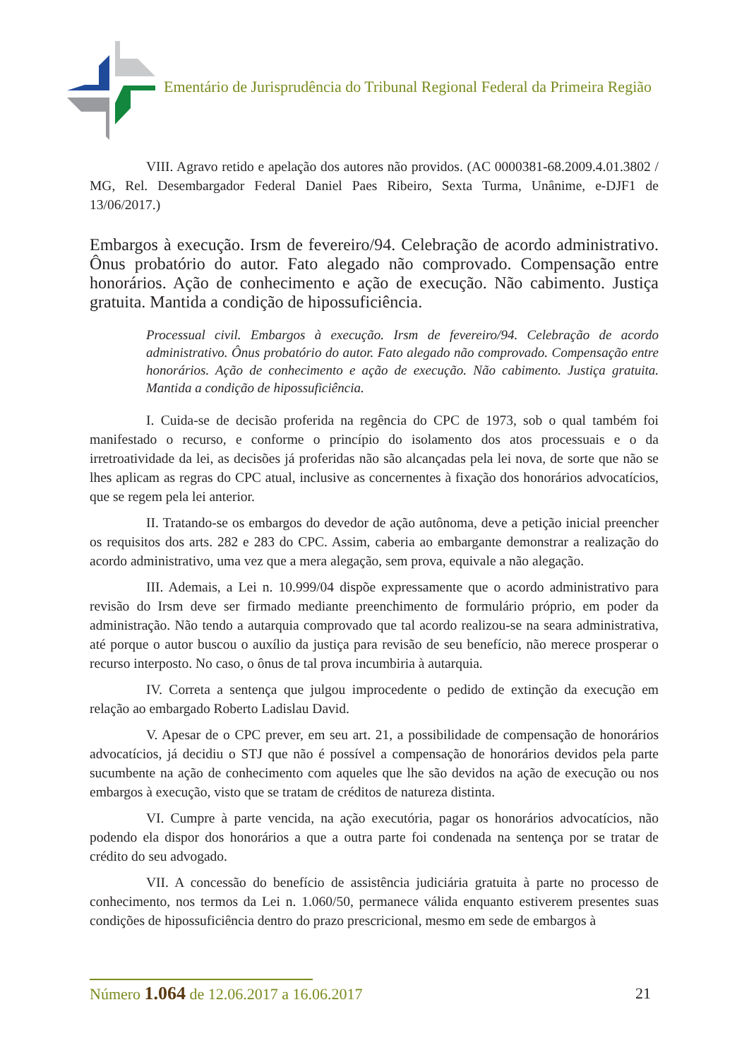Ementário de Jurisprudência do Tribunal Regional Federal da Primeira Região
VIII. Agravo retido e apelação dos autores não providos. (AC 0000381-68.2009.4.01.3802 / MG, Rel. Desembargador Federal Daniel Paes Ribeiro, Sexta Turma, Unânime, e-DJF1 de 13/06/2017.)
Embargos à execução. Irsm de fevereiro/94. Celebração de acordo administrativo. Ônus probatório do autor. Fato alegado não comprovado. Compensação entre honorários. Ação de conhecimento e ação de execução. Não cabimento. Justiça gratuita. Mantida a condição de hipossuficiência.
Processual civil. Embargos à execução. Irsm de fevereiro/94. Celebração de acordo administrativo. Ônus probatório do autor. Fato alegado não comprovado. Compensação entre honorários. Ação de conhecimento e ação de execução. Não cabimento. Justiça gratuita. Mantida a condição de hipossuficiência.
I. Cuida-se de decisão proferida na regência do CPC de 1973, sob o qual também foi manifestado o recurso, e conforme o princípio do isolamento dos atos processuais e o da irretroatividade da lei, as decisões já proferidas não são alcançadas pela lei nova, de sorte que não se lhes aplicam as regras do CPC atual, inclusive as concernentes à fixação dos honorários advocatícios, que se regem pela lei anterior.
II. Tratando-se os embargos do devedor de ação autônoma, deve a petição inicial preencher os requisitos dos arts. 282 e 283 do CPC. Assim, caberia ao embargante demonstrar a realização do acordo administrativo, uma vez que a mera alegação, sem prova, equivale a não alegação.
III. Ademais, a Lei n. 10.999/04 dispõe expressamente que o acordo administrativo para revisão do Irsm deve ser firmado mediante preenchimento de formulário próprio, em poder da administração. Não tendo a autarquia comprovado que tal acordo realizou-se na seara administrativa, até porque o autor buscou o auxílio da justiça para revisão de seu benefício, não merece prosperar o recurso interposto. No caso, o ônus de tal prova incumbiria à autarquia.
IV. Correta a sentença que julgou improcedente o pedido de extinção da execução em relação ao embargado Roberto Ladislau David.
V. Apesar de o CPC prever, em seu art. 21, a possibilidade de compensação de honorários advocatícios, já decidiu o STJ que não é possível a compensação de honorários devidos pela parte sucumbente na ação de conhecimento com aqueles que lhe são devidos na ação de execução ou nos embargos à execução, visto que se tratam de créditos de natureza distinta.
VI. Cumpre à parte vencida, na ação executória, pagar os honorários advocatícios, não podendo ela dispor dos honorários a que a outra parte foi condenada na sentença por se tratar de crédito do seu advogado.
VII. A concessão do benefício de assistência judiciária gratuita à parte no processo de conhecimento, nos termos da Lei n. 1.060/50, permanece válida enquanto estiverem presentes suas condições de hipossuficiência dentro do prazo prescricional, mesmo em sede de embargos à
Número 1.064 de 12.06.2017 a 16.06.2017 21